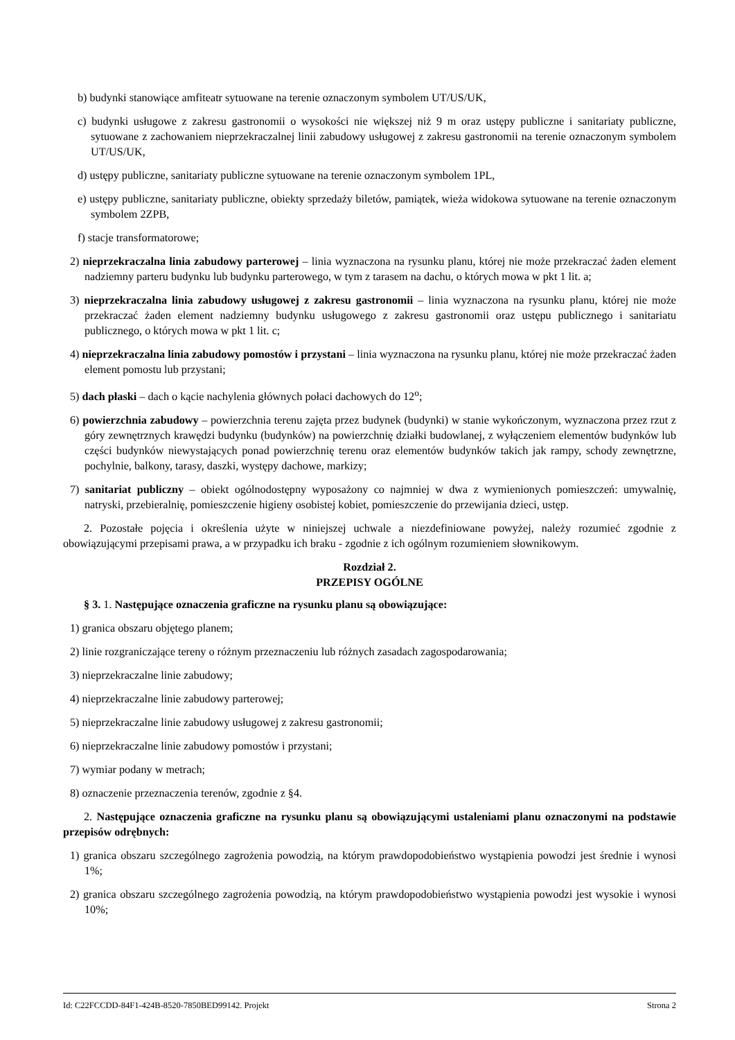b) budynki stanowiące amfiteatr sytuowane na terenie oznaczonym symbolem UT/US/UK,
c) budynki usługowe z zakresu gastronomii o wysokości nie większej niż 9 m oraz ustępy publiczne i sanitariaty publiczne, sytuowane z zachowaniem nieprzekraczalnej linii zabudowy usługowej z zakresu gastronomii na terenie oznaczonym symbolem UT/US/UK,
d) ustępy publiczne, sanitariaty publiczne sytuowane na terenie oznaczonym symbolem 1PL,
e) ustępy publiczne, sanitariaty publiczne, obiekty sprzedaży biletów, pamiątek, wieża widokowa sytuowane na terenie oznaczonym symbolem 2ZPB,
f) stacje transformatorowe;
2) nieprzekraczalna linia zabudowy parterowej – linia wyznaczona na rysunku planu, której nie może przekraczać żaden element nadziemny parteru budynku lub budynku parterowego, w tym z tarasem na dachu, o których mowa w pkt 1 lit. a;
3) nieprzekraczalna linia zabudowy usługowej z zakresu gastronomii – linia wyznaczona na rysunku planu, której nie może przekraczać żaden element nadziemny budynku usługowego z zakresu gastronomii oraz ustępu publicznego i sanitariatu publicznego, o których mowa w pkt 1 lit. c;
4) nieprzekraczalna linia zabudowy pomostów i przystani – linia wyznaczona na rysunku planu, której nie może przekraczać żaden element pomostu lub przystani;
5) dach płaski – dach o kącie nachylenia głównych połaci dachowych do 12<sup>o</sup>;
6) powierzchnia zabudowy – powierzchnia terenu zajęta przez budynek (budynki) w stanie wykończonym, wyznaczona przez rzut z góry zewnętrznych krawędzi budynku (budynków) na powierzchnię działki budowlanej, z wyłączeniem elementów budynków lub części budynków niewystających ponad powierzchnię terenu oraz elementów budynków takich jak rampy, schody zewnętrzne, pochylnie, balkony, tarasy, daszki, występy dachowe, markizy;
7) sanitariat publiczny – obiekt ogólnodostępny wyposażony co najmniej w dwa z wymienionych pomieszczeń: umywalnię, natryski, przebieralnię, pomieszczenie higieny osobistej kobiet, pomieszczenie do przewijania dzieci, ustęp.
2. Pozostałe pojęcia i określenia użyte w niniejszej uchwale a niezdefiniowane powyżej, należy rozumieć zgodnie z obowiązującymi przepisami prawa, a w przypadku ich braku - zgodnie z ich ogólnym rozumieniem słownikowym.
Rozdział 2.
PRZEPISY OGÓLNE
§ 3. 1. Następujące oznaczenia graficzne na rysunku planu są obowiązujące:
1) granica obszaru objętego planem;
2) linie rozgraniczające tereny o różnym przeznaczeniu lub różnych zasadach zagospodarowania;
3) nieprzekraczalne linie zabudowy;
4) nieprzekraczalne linie zabudowy parterowej;
5) nieprzekraczalne linie zabudowy usługowej z zakresu gastronomii;
6) nieprzekraczalne linie zabudowy pomostów i przystani;
7) wymiar podany w metrach;
8) oznaczenie przeznaczenia terenów, zgodnie z §4.
2. Następujące oznaczenia graficzne na rysunku planu są obowiązującymi ustaleniami planu oznaczonymi na podstawie przepisów odrębnych:
1) granica obszaru szczególnego zagrożenia powodzią, na którym prawdopodobieństwo wystąpienia powodzi jest średnie i wynosi 1%;
2) granica obszaru szczególnego zagrożenia powodzią, na którym prawdopodobieństwo wystąpienia powodzi jest wysokie i wynosi 10%;
Id: C22FCCDD-84F1-424B-8520-7850BED99142. Projekt Strona 2